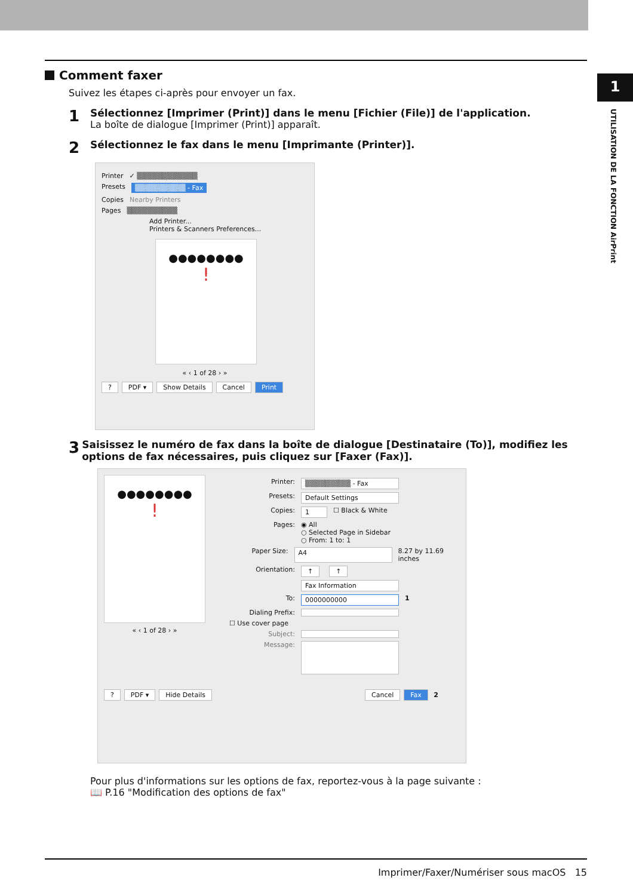1
UTILISATION DE LA FONCTION AirPrint
Comment faxer
Suivez les étapes ci-après pour envoyer un fax.
1
Sélectionnez [Imprimer (Print)] dans le menu [Fichier (File)] de l'application.
La boîte de dialogue [Imprimer (Print)] apparaît.
2
Sélectionnez le fax dans le menu [Imprimante (Printer)].
Printer ✓ ▒▒▒▒▒▒▒▒▒▒▒▒
Presets ▒▒▒▒▒▒▒▒▒▒ - Fax
Copies Nearby Printers
Pages ▒▒▒▒▒▒▒▒▒▒
Add Printer...
Printers & Scanners Preferences...
●●●●●●●●
!
« ‹ 1 of 28 › »
? PDF ▾ Show Details Cancel Print
3
Saisissez le numéro de fax dans la boîte de dialogue [Destinataire (To)], modifiez les options de fax nécessaires, puis cliquez sur [Faxer (Fax)].
●●●●●●●●
!
« ‹ 1 of 28 › »
Printer: ▒▒▒▒▒▒▒▒▒ - Fax
Presets: Default Settings
Copies: 1 ☐ Black & White
Pages: ◉ All
○ Selected Page in Sidebar
○ From: 1 to: 1
Paper Size: A4 8.27 by 11.69 inches
Orientation: ↑ ↑
Fax Information
To: 0000000000 1
Dialing Prefix:
☐ Use cover page
Subject:
Message:
? PDF ▾ Hide Details Cancel Fax 2
Pour plus d'informations sur les options de fax, reportez-vous à la page suivante :
📖 P.16 "Modification des options de fax"
Imprimer/Faxer/Numériser sous macOS 15